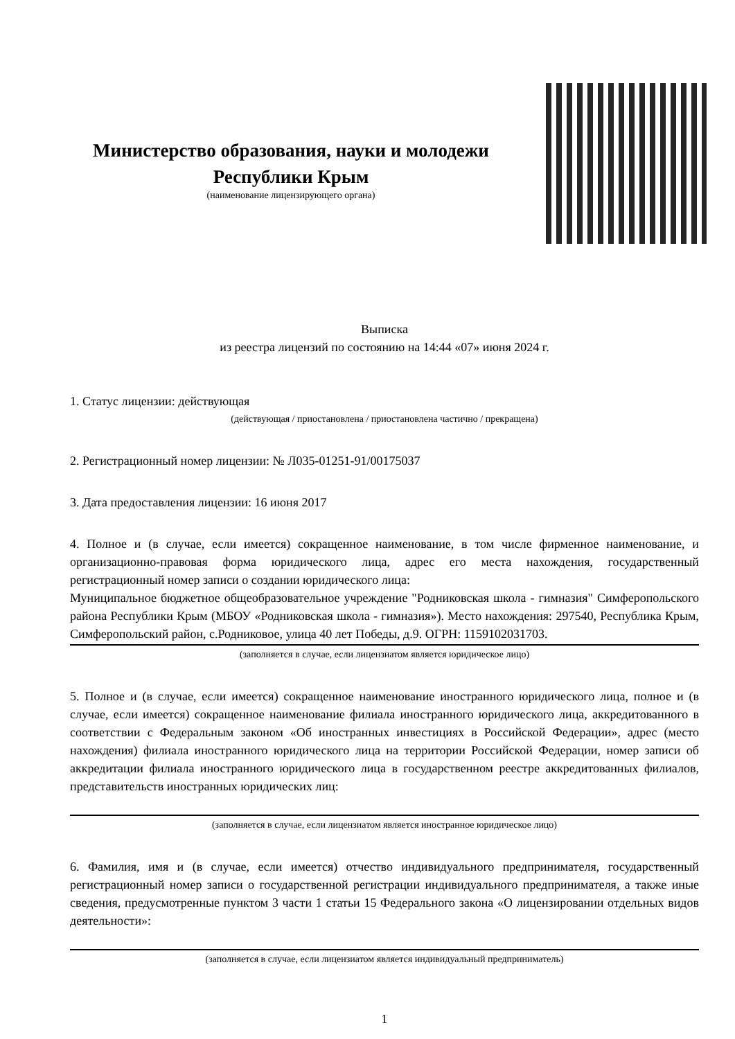Министерство образования, науки и молодежи Республики Крым
(наименование лицензирующего органа)
Выписка
из реестра лицензий по состоянию на 14:44 «07» июня 2024 г.
1. Статус лицензии: действующая
(действующая / приостановлена / приостановлена частично / прекращена)
2. Регистрационный номер лицензии: № Л035-01251-91/00175037
3. Дата предоставления лицензии: 16 июня 2017
4. Полное и (в случае, если имеется) сокращенное наименование, в том числе фирменное наименование, и организационно-правовая форма юридического лица, адрес его места нахождения, государственный регистрационный номер записи о создании юридического лица:
Муниципальное бюджетное общеобразовательное учреждение "Родниковская школа - гимназия" Симферопольского района Республики Крым (МБОУ «Родниковская школа - гимназия»). Место нахождения: 297540, Республика Крым, Симферопольский район, с.Родниковое, улица 40 лет Победы, д.9. ОГРН: 1159102031703.
(заполняется в случае, если лицензиатом является юридическое лицо)
5. Полное и (в случае, если имеется) сокращенное наименование иностранного юридического лица, полное и (в случае, если имеется) сокращенное наименование филиала иностранного юридического лица, аккредитованного в соответствии с Федеральным законом «Об иностранных инвестициях в Российской Федерации», адрес (место нахождения) филиала иностранного юридического лица на территории Российской Федерации, номер записи об аккредитации филиала иностранного юридического лица в государственном реестре аккредитованных филиалов, представительств иностранных юридических лиц:
(заполняется в случае, если лицензиатом является иностранное юридическое лицо)
6. Фамилия, имя и (в случае, если имеется) отчество индивидуального предпринимателя, государственный регистрационный номер записи о государственной регистрации индивидуального предпринимателя, а также иные сведения, предусмотренные пунктом 3 части 1 статьи 15 Федерального закона «О лицензировании отдельных видов деятельности»:
(заполняется в случае, если лицензиатом является индивидуальный предприниматель)
1